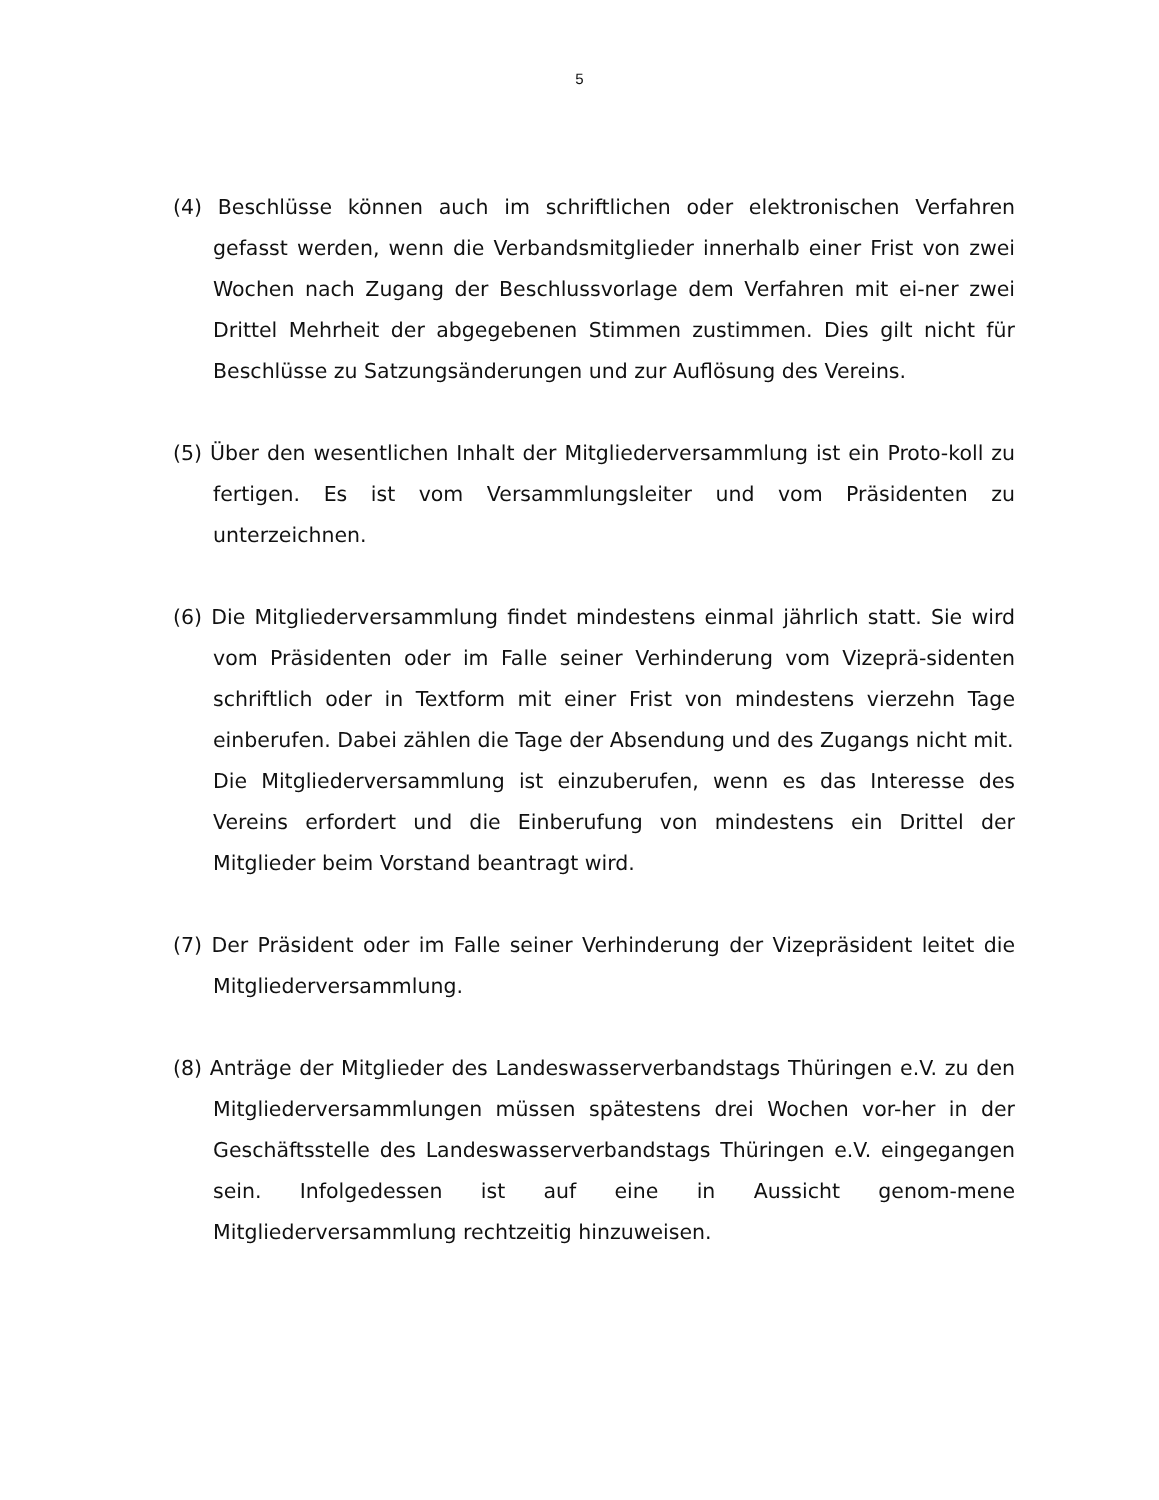5
(4) Beschlüsse können auch im schriftlichen oder elektronischen Verfahren gefasst werden, wenn die Verbandsmitglieder innerhalb einer Frist von zwei Wochen nach Zugang der Beschlussvorlage dem Verfahren mit ei-ner zwei Drittel Mehrheit der abgegebenen Stimmen zustimmen. Dies gilt nicht für Beschlüsse zu Satzungsänderungen und zur Auflösung des Vereins.
(5) Über den wesentlichen Inhalt der Mitgliederversammlung ist ein Proto-koll zu fertigen. Es ist vom Versammlungsleiter und vom Präsidenten zu unterzeichnen.
(6) Die Mitgliederversammlung findet mindestens einmal jährlich statt. Sie wird vom Präsidenten oder im Falle seiner Verhinderung vom Vizeprä-sidenten schriftlich oder in Textform mit einer Frist von mindestens vierzehn Tage einberufen. Dabei zählen die Tage der Absendung und des Zugangs nicht mit.
Die Mitgliederversammlung ist einzuberufen, wenn es das Interesse des Vereins erfordert und die Einberufung von mindestens ein Drittel der Mitglieder beim Vorstand beantragt wird.
(7) Der Präsident oder im Falle seiner Verhinderung der Vizepräsident leitet die Mitgliederversammlung.
(8) Anträge der Mitglieder des Landeswasserverbandstags Thüringen e.V. zu den Mitgliederversammlungen müssen spätestens drei Wochen vor-her in der Geschäftsstelle des Landeswasserverbandstags Thüringen e.V. eingegangen sein. Infolgedessen ist auf eine in Aussicht genom-mene Mitgliederversammlung rechtzeitig hinzuweisen.